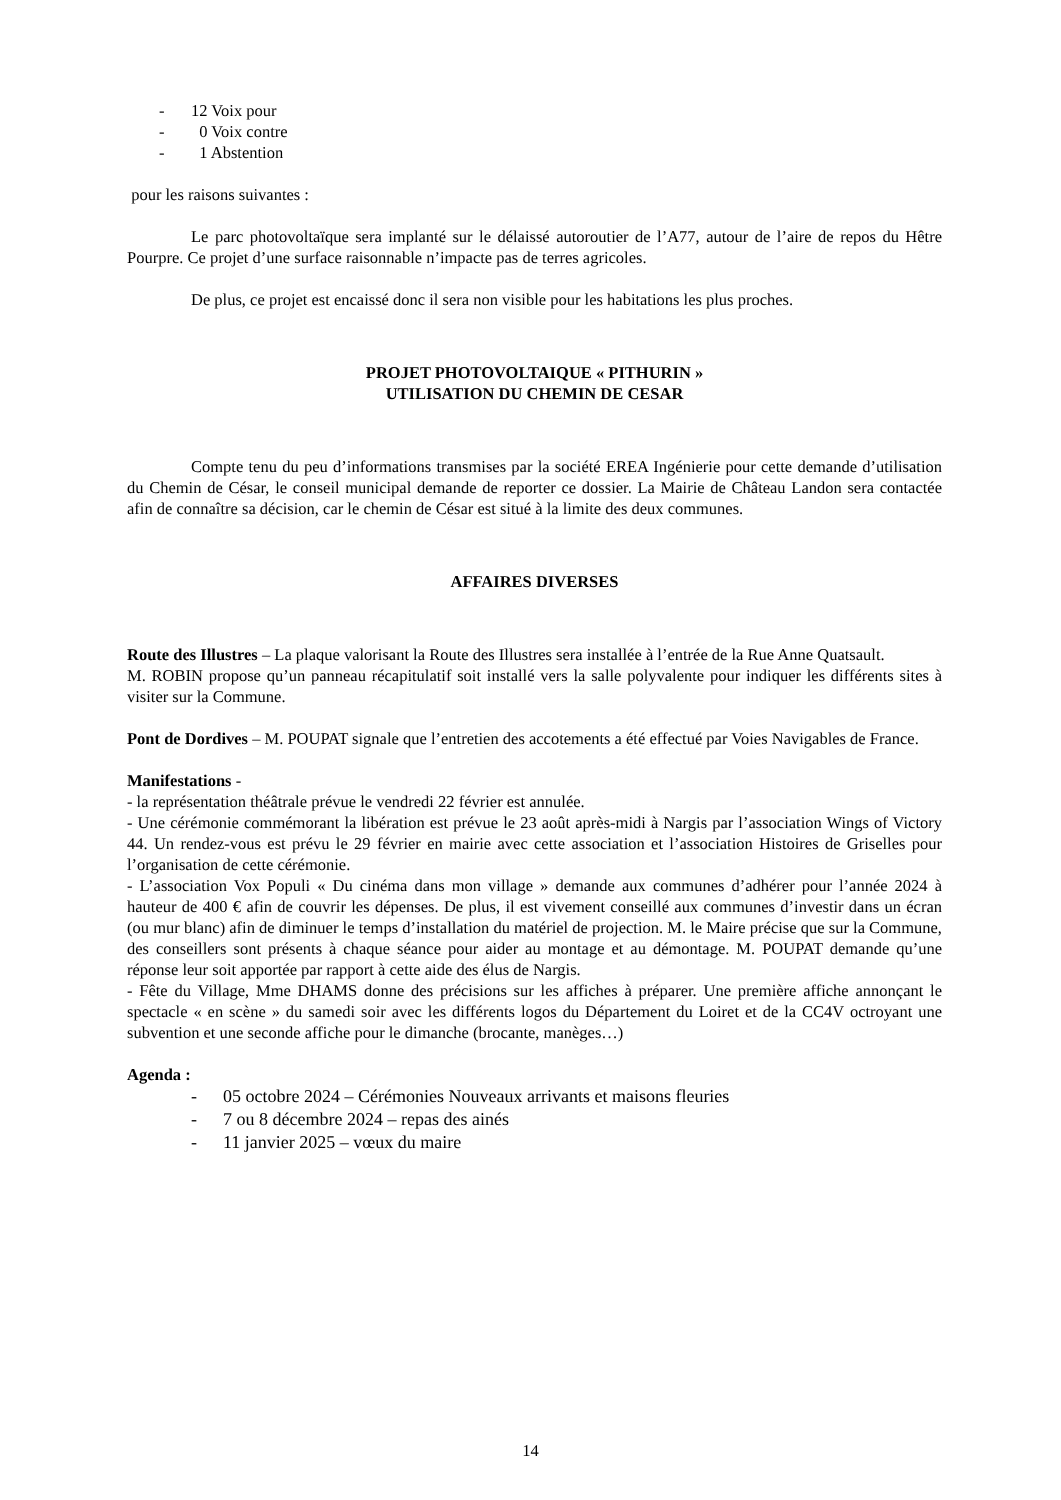- 12 Voix pour
- 0 Voix contre
- 1 Abstention
pour les raisons suivantes :
Le parc photovoltaïque sera implanté sur le délaissé autoroutier de l’A77, autour de l’aire de repos du Hêtre Pourpre. Ce projet d’une surface raisonnable n’impacte pas de terres agricoles.
De plus, ce projet est encaissé donc il sera non visible pour les habitations les plus proches.
PROJET PHOTOVOLTAIQUE « PITHURIN »
UTILISATION DU CHEMIN DE CESAR
Compte tenu du peu d’informations transmises par la société EREA Ingénierie pour cette demande d’utilisation du Chemin de César, le conseil municipal demande de reporter ce dossier. La Mairie de Château Landon sera contactée afin de connaître sa décision, car le chemin de César est situé à la limite des deux communes.
AFFAIRES DIVERSES
Route des Illustres – La plaque valorisant la Route des Illustres sera installée à l’entrée de la Rue Anne Quatsault.
M. ROBIN propose qu’un panneau récapitulatif soit installé vers la salle polyvalente pour indiquer les différents sites à visiter sur la Commune.
Pont de Dordives – M. POUPAT signale que l’entretien des accotements a été effectué par Voies Navigables de France.
Manifestations -
- la représentation théâtrale prévue le vendredi 22 février est annulée.
- Une cérémonie commémorant la libération est prévue le 23 août après-midi à Nargis par l’association Wings of Victory 44. Un rendez-vous est prévu le 29 février en mairie avec cette association et l’association Histoires de Griselles pour l’organisation de cette cérémonie.
- L’association Vox Populi « Du cinéma dans mon village » demande aux communes d’adhérer pour l’année 2024 à hauteur de 400 € afin de couvrir les dépenses. De plus, il est vivement conseillé aux communes d’investir dans un écran (ou mur blanc) afin de diminuer le temps d’installation du matériel de projection. M. le Maire précise que sur la Commune, des conseillers sont présents à chaque séance pour aider au montage et au démontage. M. POUPAT demande qu’une réponse leur soit apportée par rapport à cette aide des élus de Nargis.
- Fête du Village, Mme DHAMS donne des précisions sur les affiches à préparer. Une première affiche annonçant le spectacle « en scène » du samedi soir avec les différents logos du Département du Loiret et de la CC4V octroyant une subvention et une seconde affiche pour le dimanche (brocante, manèges…)
Agenda :
- 05 octobre 2024 – Cérémonies Nouveaux arrivants et maisons fleuries
- 7 ou 8 décembre 2024 – repas des ainés
- 11 janvier 2025 – vœux du maire
14